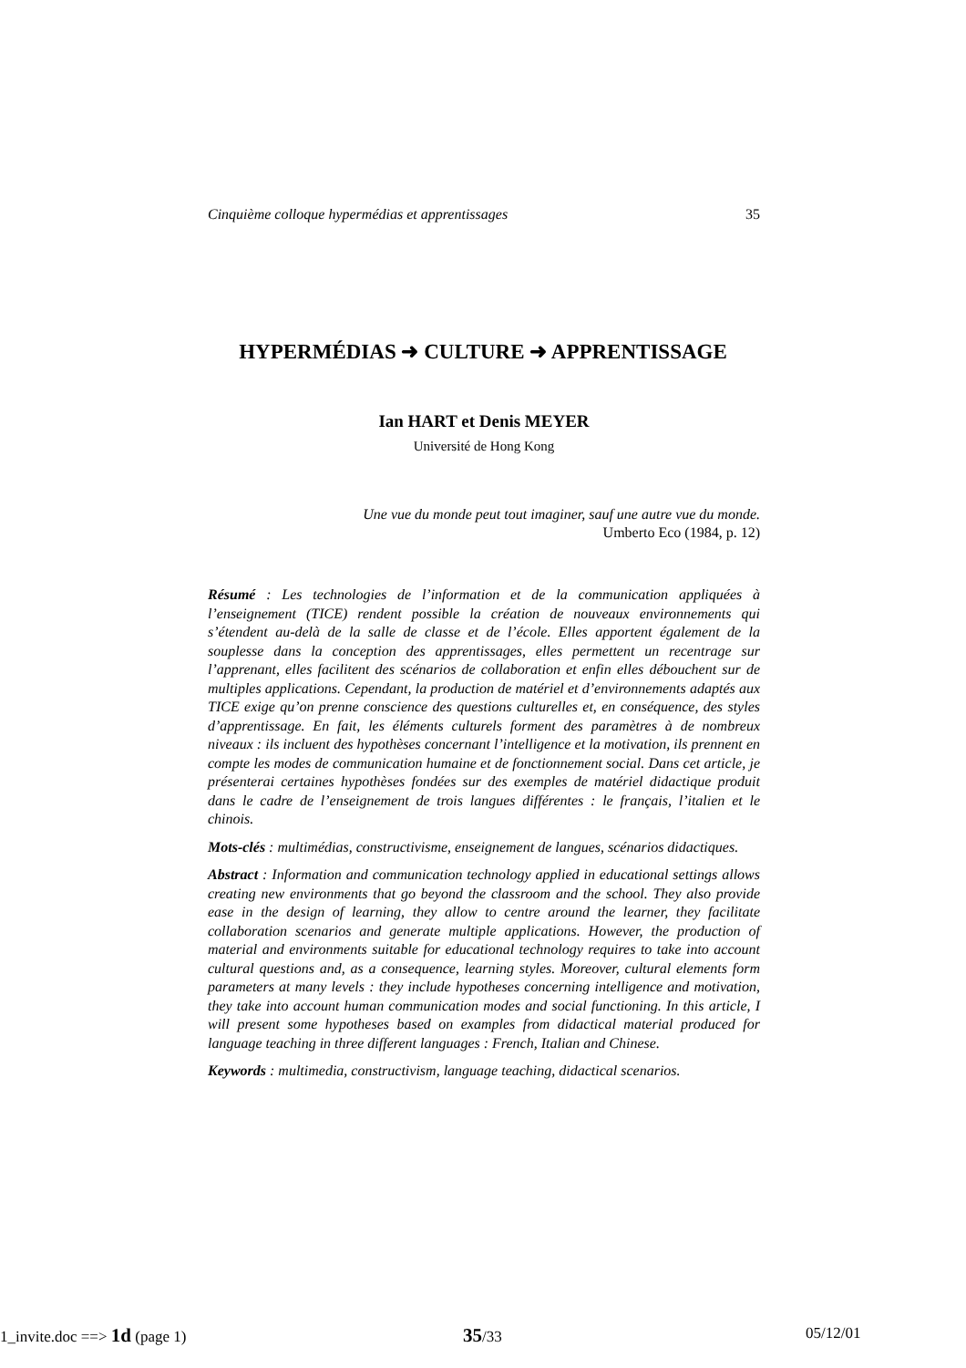Cinquième colloque hypermédias et apprentissages 35
HYPERMÉDIAS ➜ CULTURE ➜ APPRENTISSAGE
Ian HART et Denis MEYER
Université de Hong Kong
Une vue du monde peut tout imaginer, sauf une autre vue du monde.
Umberto Eco (1984, p. 12)
Résumé : Les technologies de l’information et de la communication appliquées à l’enseignement (TICE) rendent possible la création de nouveaux environnements qui s’étendent au-delà de la salle de classe et de l’école. Elles apportent également de la souplesse dans la conception des apprentissages, elles permettent un recentrage sur l’apprenant, elles facilitent des scénarios de collaboration et enfin elles débouchent sur de multiples applications. Cependant, la production de matériel et d’environnements adaptés aux TICE exige qu’on prenne conscience des questions culturelles et, en conséquence, des styles d’apprentissage. En fait, les éléments culturels forment des paramètres à de nombreux niveaux : ils incluent des hypothèses concernant l’intelligence et la motivation, ils prennent en compte les modes de communication humaine et de fonctionnement social. Dans cet article, je présenterai certaines hypothèses fondées sur des exemples de matériel didactique produit dans le cadre de l’enseignement de trois langues différentes : le français, l’italien et le chinois.
Mots-clés : multimédias, constructivisme, enseignement de langues, scénarios didactiques.
Abstract : Information and communication technology applied in educational settings allows creating new environments that go beyond the classroom and the school. They also provide ease in the design of learning, they allow to centre around the learner, they facilitate collaboration scenarios and generate multiple applications. However, the production of material and environments suitable for educational technology requires to take into account cultural questions and, as a consequence, learning styles. Moreover, cultural elements form parameters at many levels : they include hypotheses concerning intelligence and motivation, they take into account human communication modes and social functioning. In this article, I will present some hypotheses based on examples from didactical material produced for language teaching in three different languages : French, Italian and Chinese.
Keywords : multimedia, constructivism, language teaching, didactical scenarios.
1_invite.doc ==> 1d (page 1) 35/33 05/12/01